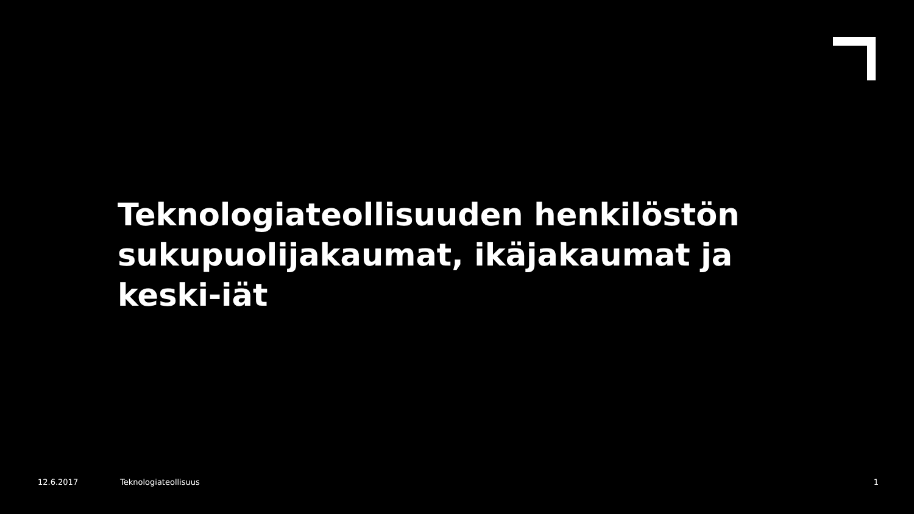Teknologiateollisuuden henkilöstön sukupuolijakaumat, ikäjakaumat ja keski-iät
12.6.2017 Teknologiateollisuus 1